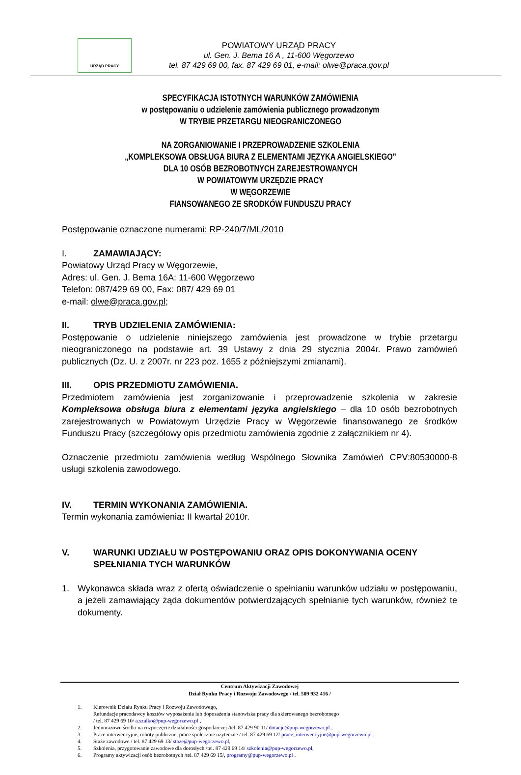URZĄD PRACY
POWIATOWY URZĄD PRACY
ul. Gen. J. Bema 16 A , 11-600 Węgorzewo
tel. 87 429 69 00, fax. 87 429 69 01, e-mail: olwe@praca.gov.pl
SPECYFIKACJA ISTOTNYCH WARUNKÓW ZAMÓWIENIA
w postępowaniu o udzielenie zamówienia publicznego prowadzonym
W TRYBIE PRZETARGU NIEOGRANICZONEGO
NA ZORGANIOWANIE I PRZEPROWADZENIE SZKOLENIA
„KOMPLEKSOWA OBSŁUGA BIURA Z ELEMENTAMI JĘZYKA ANGIELSKIEGO”
DLA 10 OSÓB BEZROBOTNYCH ZAREJESTROWANYCH
W POWIATOWYM URZĘDZIE PRACY
W WĘGORZEWIE
FIANSOWANEGO ZE SRODKÓW FUNDUSZU PRACY
Postępowanie oznaczone numerami: RP-240/7/ML/2010
I. ZAMAWIAJĄCY:
Powiatowy Urząd Pracy w Węgorzewie,
Adres: ul. Gen. J. Bema 16A: 11-600 Węgorzewo
Telefon: 087/429 69 00, Fax: 087/ 429 69 01
e-mail: olwe@praca.gov.pl;
II. TRYB UDZIELENIA ZAMÓWIENIA:
Postępowanie o udzielenie niniejszego zamówienia jest prowadzone w trybie przetargu nieograniczonego na podstawie art. 39 Ustawy z dnia 29 stycznia 2004r. Prawo zamówień publicznych (Dz. U. z 2007r. nr 223 poz. 1655 z późniejszymi zmianami).
III. OPIS PRZEDMIOTU ZAMÓWIENIA.
Przedmiotem zamówienia jest zorganizowanie i przeprowadzenie szkolenia w zakresie Kompleksowa obsługa biura z elementami języka angielskiego – dla 10 osób bezrobotnych zarejestrowanych w Powiatowym Urzędzie Pracy w Węgorzewie finansowanego ze środków Funduszu Pracy (szczegółowy opis przedmiotu zamówienia zgodnie z załącznikiem nr 4).
Oznaczenie przedmiotu zamówienia według Wspólnego Słownika Zamówień CPV:80530000-8 usługi szkolenia zawodowego.
IV. TERMIN WYKONANIA ZAMÓWIENIA.
Termin wykonania zamówienia: II kwartał 2010r.
V. WARUNKI UDZIAŁU W POSTĘPOWANIU ORAZ OPIS DOKONYWANIA OCENY SPEŁNIANIA TYCH WARUNKÓW
1. Wykonawca składa wraz z ofertą oświadczenie o spełnianiu warunków udziału w postępowaniu, a jeżeli zamawiający żąda dokumentów potwierdzających spełnianie tych warunków, również te dokumenty.
Centrum Aktywizacji Zawodowej
Dział Rynku Pracy i Rozwoju Zawodowego / tel. 509 932 416 /
1. Kierownik Działu Rynku Pracy i Rozwoju Zawodowego,
Refundacje pracodawcy kosztów wyposażenia lub doposażenia stanowiska pracy dla skierowanego bezrobotnego
/ tel. 87 429 69 10/ a.szalko@pup-wegorzewo.pl ,
2. Jednorazowe środki na rozpoczęcie działalności gospodarczej /tel. 87 429 90 11/ dotacje@pup-wegorzewo.pl ,
3. Prace interwencyjne, roboty publiczne, prace społecznie użyteczne / tel. 87 429 69 12/ prace_interwencyjne@pup-wegorzewo.pl ,
4. Staże zawodowe / tel. 87 429 69 13/ staze@pup-wegorzewo.pl,
5. Szkolenia, przygotowanie zawodowe dla dorosłych /tel. 87 429 69 14/ szkolenia@pup-wegorzewo.pl,
6. Programy aktywizacji osób bezrobotnych /tel. 87 429 69 15/, programy@pup-wegorzewo.pl .